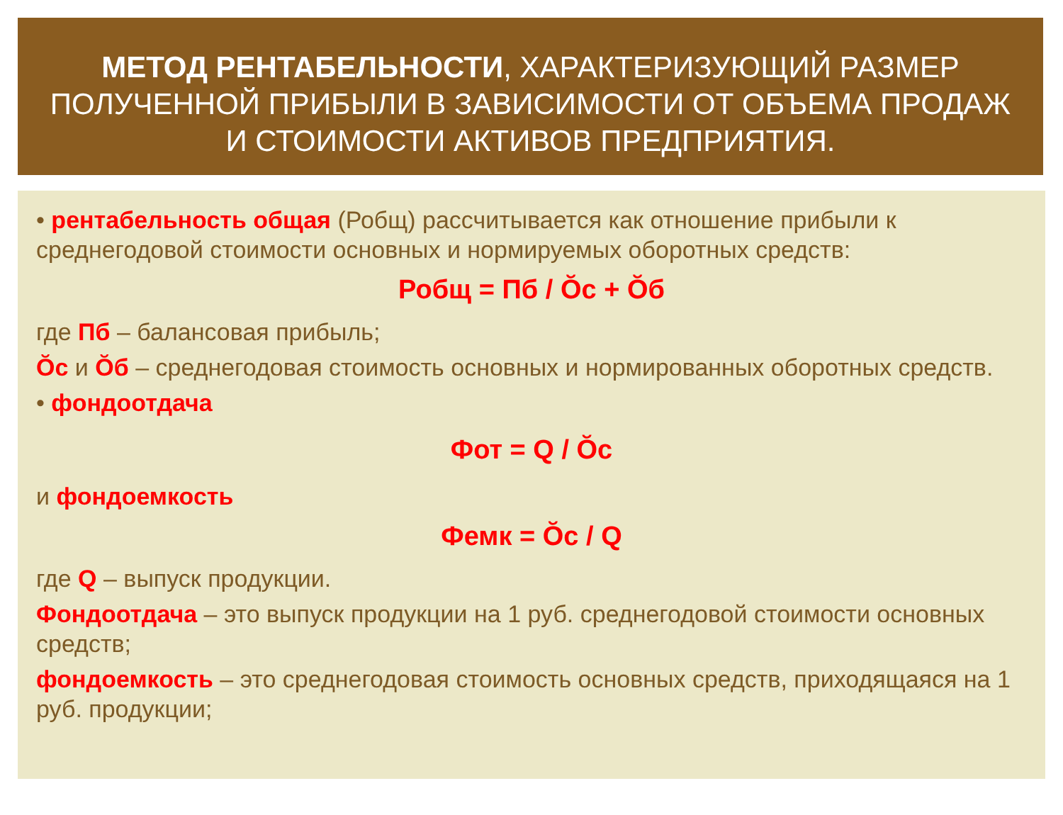МЕТОД РЕНТАБЕЛЬНОСТИ, ХАРАКТЕРИЗУЮЩИЙ РАЗМЕР ПОЛУЧЕННОЙ ПРИБЫЛИ В ЗАВИСИМОСТИ ОТ ОБЪЕМА ПРОДАЖ И СТОИМОСТИ АКТИВОВ ПРЕДПРИЯТИЯ.
• рентабельность общая (Робщ) рассчитывается как отношение прибыли к среднегодовой стоимости основных и нормируемых оборотных средств:
Робщ = Пб / Ŏс + Ŏб
где Пб – балансовая прибыль;
Ŏс и Ŏб – среднегодовая стоимость основных и нормированных оборотных средств.
• фондоотдача
Фот = Q / Ŏс
и фондоемкость
Фемк = Ŏс / Q
где Q – выпуск продукции.
Фондоотдача – это выпуск продукции на 1 руб. среднегодовой стоимости основных средств;
фондоемкость – это среднегодовая стоимость основных средств, приходящаяся на 1 руб. продукции;